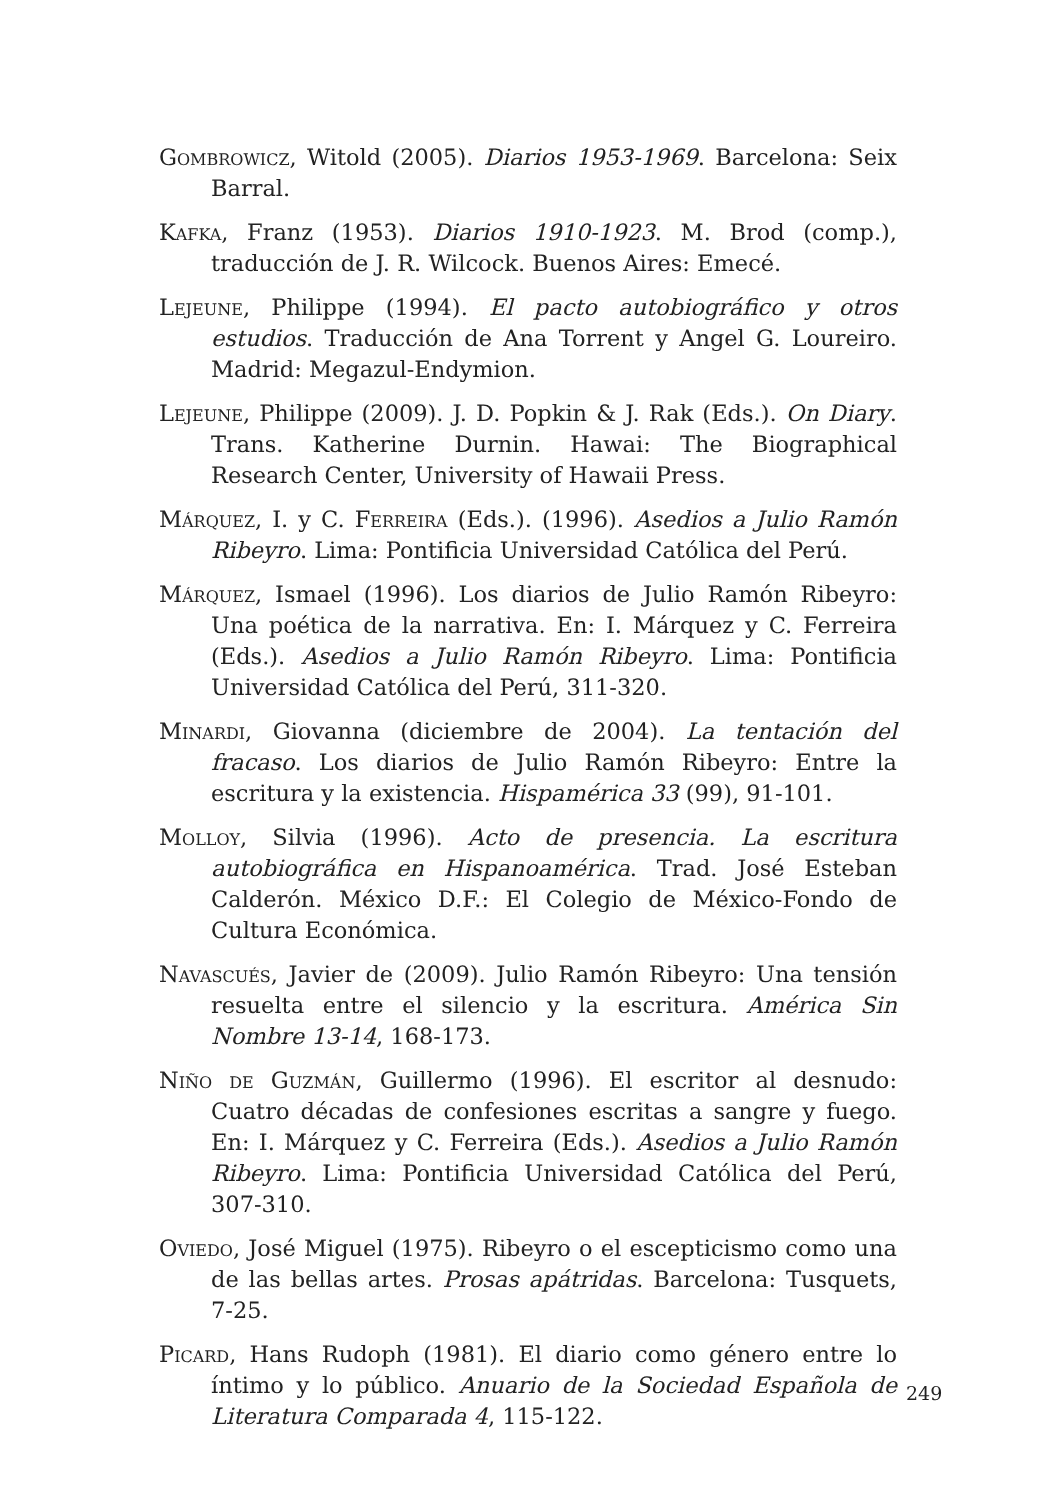Gombrowicz, Witold (2005). Diarios 1953-1969. Barcelona: Seix Barral.
Kafka, Franz (1953). Diarios 1910-1923. M. Brod (comp.), traducción de J. R. Wilcock. Buenos Aires: Emecé.
Lejeune, Philippe (1994). El pacto autobiográfico y otros estudios. Traducción de Ana Torrent y Angel G. Loureiro. Madrid: Megazul-Endymion.
Lejeune, Philippe (2009). J. D. Popkin & J. Rak (Eds.). On Diary. Trans. Katherine Durnin. Hawai: The Biographical Research Center, University of Hawaii Press.
Márquez, I. y C. Ferreira (Eds.). (1996). Asedios a Julio Ramón Ribeyro. Lima: Pontificia Universidad Católica del Perú.
Márquez, Ismael (1996). Los diarios de Julio Ramón Ribeyro: Una poética de la narrativa. En: I. Márquez y C. Ferreira (Eds.). Asedios a Julio Ramón Ribeyro. Lima: Pontificia Universidad Católica del Perú, 311-320.
Minardi, Giovanna (diciembre de 2004). La tentación del fracaso. Los diarios de Julio Ramón Ribeyro: Entre la escritura y la existencia. Hispamérica 33 (99), 91-101.
Molloy, Silvia (1996). Acto de presencia. La escritura autobiográfica en Hispanoamérica. Trad. José Esteban Calderón. México D.F.: El Colegio de México-Fondo de Cultura Económica.
Navascués, Javier de (2009). Julio Ramón Ribeyro: Una tensión resuelta entre el silencio y la escritura. América Sin Nombre 13-14, 168-173.
Niño de Guzmán, Guillermo (1996). El escritor al desnudo: Cuatro décadas de confesiones escritas a sangre y fuego. En: I. Márquez y C. Ferreira (Eds.). Asedios a Julio Ramón Ribeyro. Lima: Pontificia Universidad Católica del Perú, 307-310.
Oviedo, José Miguel (1975). Ribeyro o el escepticismo como una de las bellas artes. Prosas apátridas. Barcelona: Tusquets, 7-25.
Picard, Hans Rudoph (1981). El diario como género entre lo íntimo y lo público. Anuario de la Sociedad Española de Literatura Comparada 4, 115-122.
249